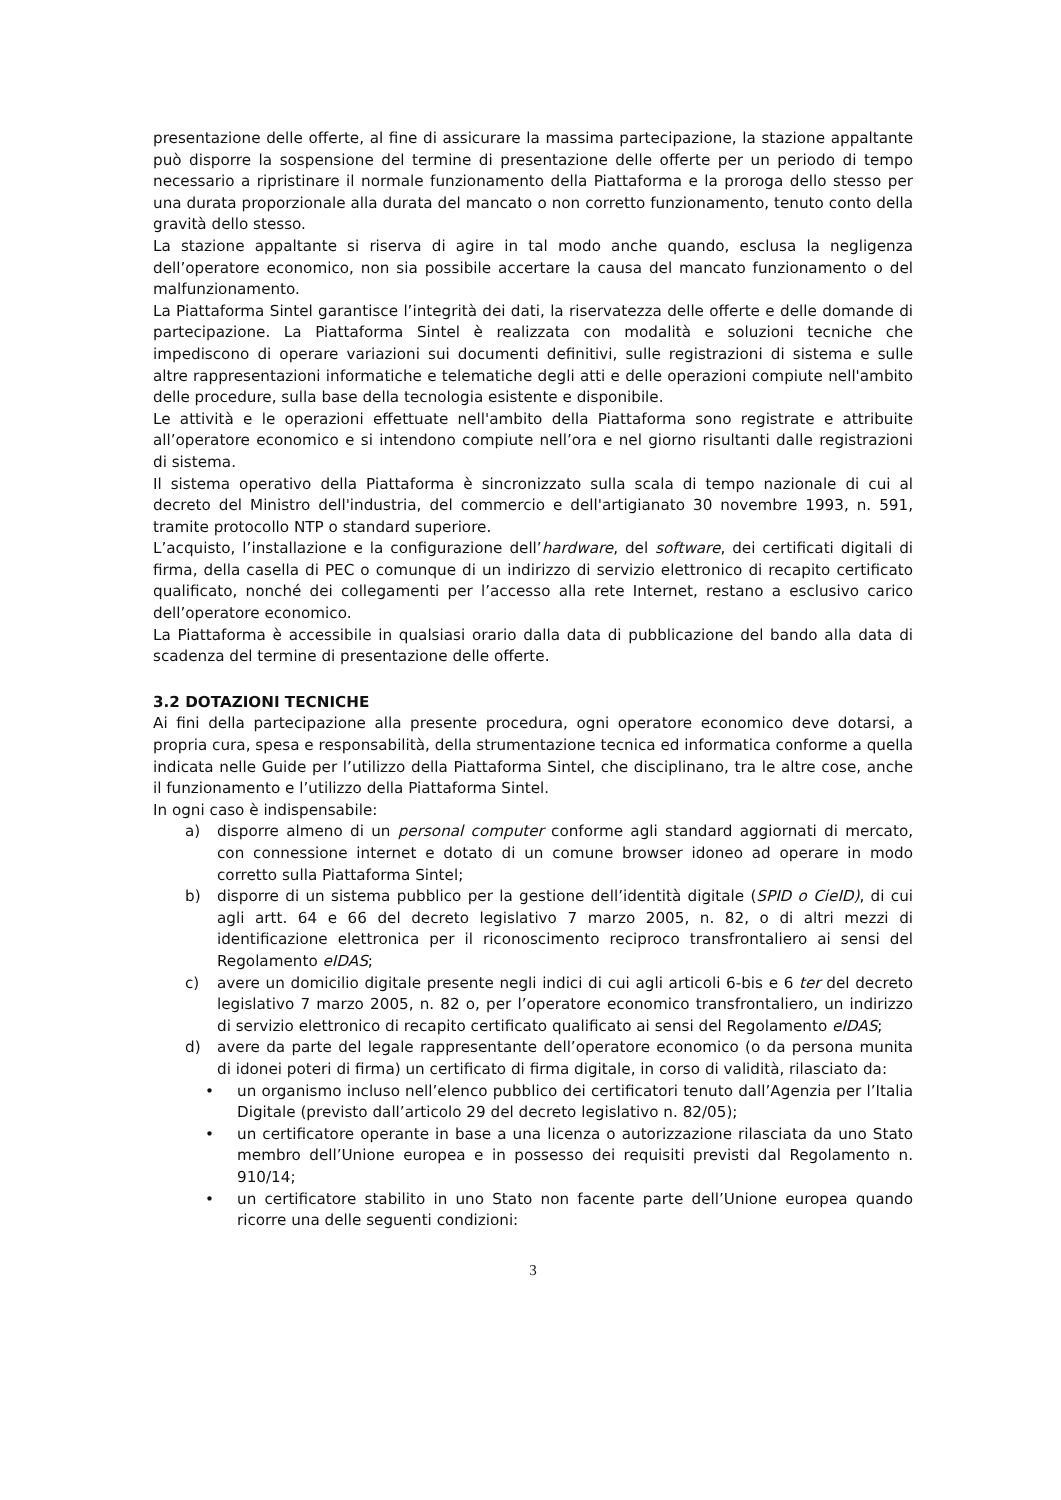presentazione delle offerte, al fine di assicurare la massima partecipazione, la stazione appaltante può disporre la sospensione del termine di presentazione delle offerte per un periodo di tempo necessario a ripristinare il normale funzionamento della Piattaforma e la proroga dello stesso per una durata proporzionale alla durata del mancato o non corretto funzionamento, tenuto conto della gravità dello stesso.
La stazione appaltante si riserva di agire in tal modo anche quando, esclusa la negligenza dell’operatore economico, non sia possibile accertare la causa del mancato funzionamento o del malfunzionamento.
La Piattaforma Sintel garantisce l’integrità dei dati, la riservatezza delle offerte e delle domande di partecipazione. La Piattaforma Sintel è realizzata con modalità e soluzioni tecniche che impediscono di operare variazioni sui documenti definitivi, sulle registrazioni di sistema e sulle altre rappresentazioni informatiche e telematiche degli atti e delle operazioni compiute nell'ambito delle procedure, sulla base della tecnologia esistente e disponibile.
Le attività e le operazioni effettuate nell'ambito della Piattaforma sono registrate e attribuite all’operatore economico e si intendono compiute nell’ora e nel giorno risultanti dalle registrazioni di sistema.
Il sistema operativo della Piattaforma è sincronizzato sulla scala di tempo nazionale di cui al decreto del Ministro dell'industria, del commercio e dell'artigianato 30 novembre 1993, n. 591, tramite protocollo NTP o standard superiore.
L’acquisto, l’installazione e la configurazione dell’hardware, del software, dei certificati digitali di firma, della casella di PEC o comunque di un indirizzo di servizio elettronico di recapito certificato qualificato, nonché dei collegamenti per l’accesso alla rete Internet, restano a esclusivo carico dell’operatore economico.
La Piattaforma è accessibile in qualsiasi orario dalla data di pubblicazione del bando alla data di scadenza del termine di presentazione delle offerte.
3.2 DOTAZIONI TECNICHE
Ai fini della partecipazione alla presente procedura, ogni operatore economico deve dotarsi, a propria cura, spesa e responsabilità, della strumentazione tecnica ed informatica conforme a quella indicata nelle Guide per l’utilizzo della Piattaforma Sintel, che disciplinano, tra le altre cose, anche il funzionamento e l’utilizzo della Piattaforma Sintel.
In ogni caso è indispensabile:
a) disporre almeno di un personal computer conforme agli standard aggiornati di mercato, con connessione internet e dotato di un comune browser idoneo ad operare in modo corretto sulla Piattaforma Sintel;
b) disporre di un sistema pubblico per la gestione dell’identità digitale (SPID o CieID), di cui agli artt. 64 e 66 del decreto legislativo 7 marzo 2005, n. 82, o di altri mezzi di identificazione elettronica per il riconoscimento reciproco transfrontaliero ai sensi del Regolamento eIDAS;
c) avere un domicilio digitale presente negli indici di cui agli articoli 6-bis e 6 ter del decreto legislativo 7 marzo 2005, n. 82 o, per l’operatore economico transfrontaliero, un indirizzo di servizio elettronico di recapito certificato qualificato ai sensi del Regolamento eIDAS;
d) avere da parte del legale rappresentante dell’operatore economico (o da persona munita di idonei poteri di firma) un certificato di firma digitale, in corso di validità, rilasciato da:
• un organismo incluso nell’elenco pubblico dei certificatori tenuto dall’Agenzia per l’Italia Digitale (previsto dall’articolo 29 del decreto legislativo n. 82/05);
• un certificatore operante in base a una licenza o autorizzazione rilasciata da uno Stato membro dell’Unione europea e in possesso dei requisiti previsti dal Regolamento n. 910/14;
• un certificatore stabilito in uno Stato non facente parte dell’Unione europea quando ricorre una delle seguenti condizioni:
3